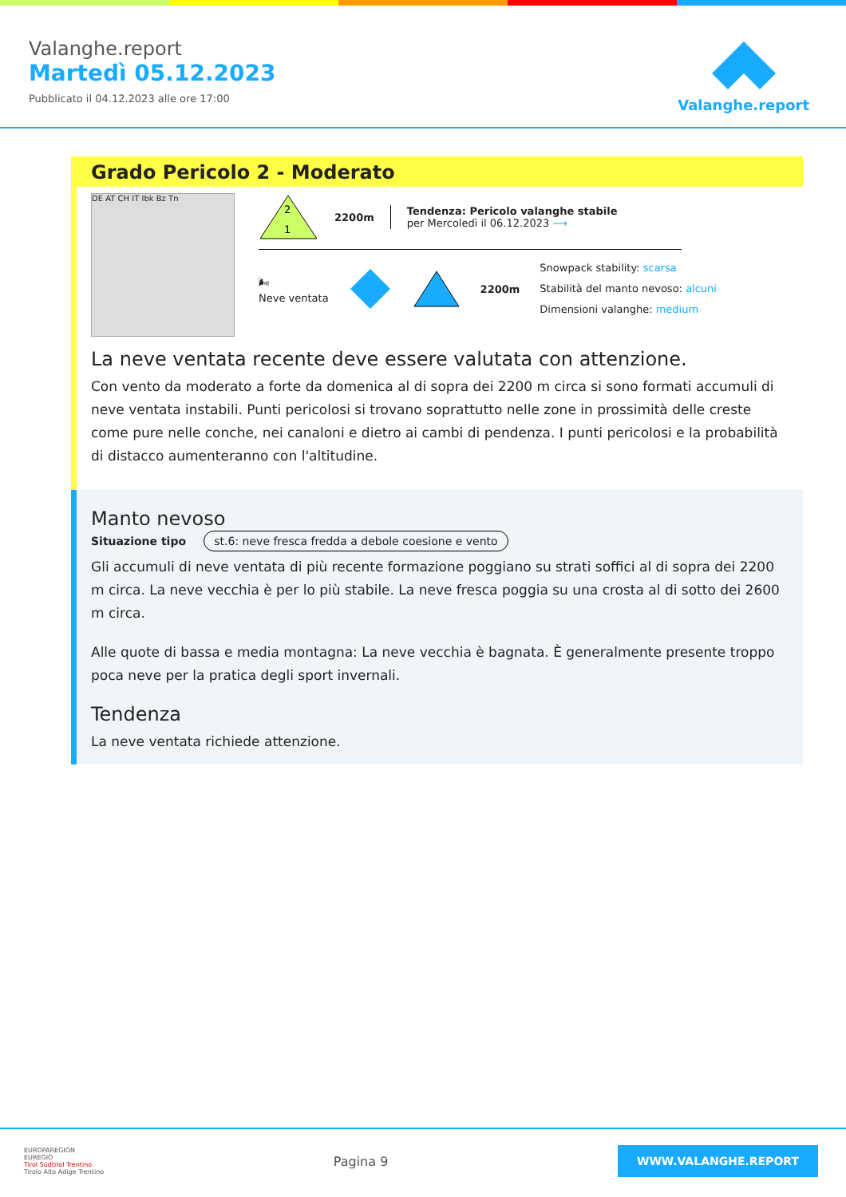Valanghe.report
Martedì 05.12.2023
Pubblicato il 04.12.2023 alle ore 17:00
Valanghe.report
Grado Pericolo 2 - Moderato
DE AT CH IT Ibk Bz Tn
2
1
2200m
Tendenza: Pericolo valanghe stabile
per Mercoledì il 06.12.2023 ⟶
🌬
Neve ventata
2200m
Snowpack stability: scarsa
Stabilità del manto nevoso: alcuni
Dimensioni valanghe: medium
La neve ventata recente deve essere valutata con attenzione.
Con vento da moderato a forte da domenica al di sopra dei 2200 m circa si sono formati accumuli di neve ventata instabili. Punti pericolosi si trovano soprattutto nelle zone in prossimità delle creste come pure nelle conche, nei canaloni e dietro ai cambi di pendenza. I punti pericolosi e la probabilità di distacco aumenteranno con l'altitudine.
Manto nevoso
Situazione tipo st.6: neve fresca fredda a debole coesione e vento
Gli accumuli di neve ventata di più recente formazione poggiano su strati soffici al di sopra dei 2200 m circa. La neve vecchia è per lo più stabile. La neve fresca poggia su una crosta al di sotto dei 2600 m circa.
Alle quote di bassa e media montagna: La neve vecchia è bagnata. È generalmente presente troppo poca neve per la pratica degli sport invernali.
Tendenza
La neve ventata richiede attenzione.
EUROPAREGION
EUREGIO
Tirol Südtirol Trentino
Tirolo Alto Adige Trentino
Pagina 9
WWW.VALANGHE.REPORT